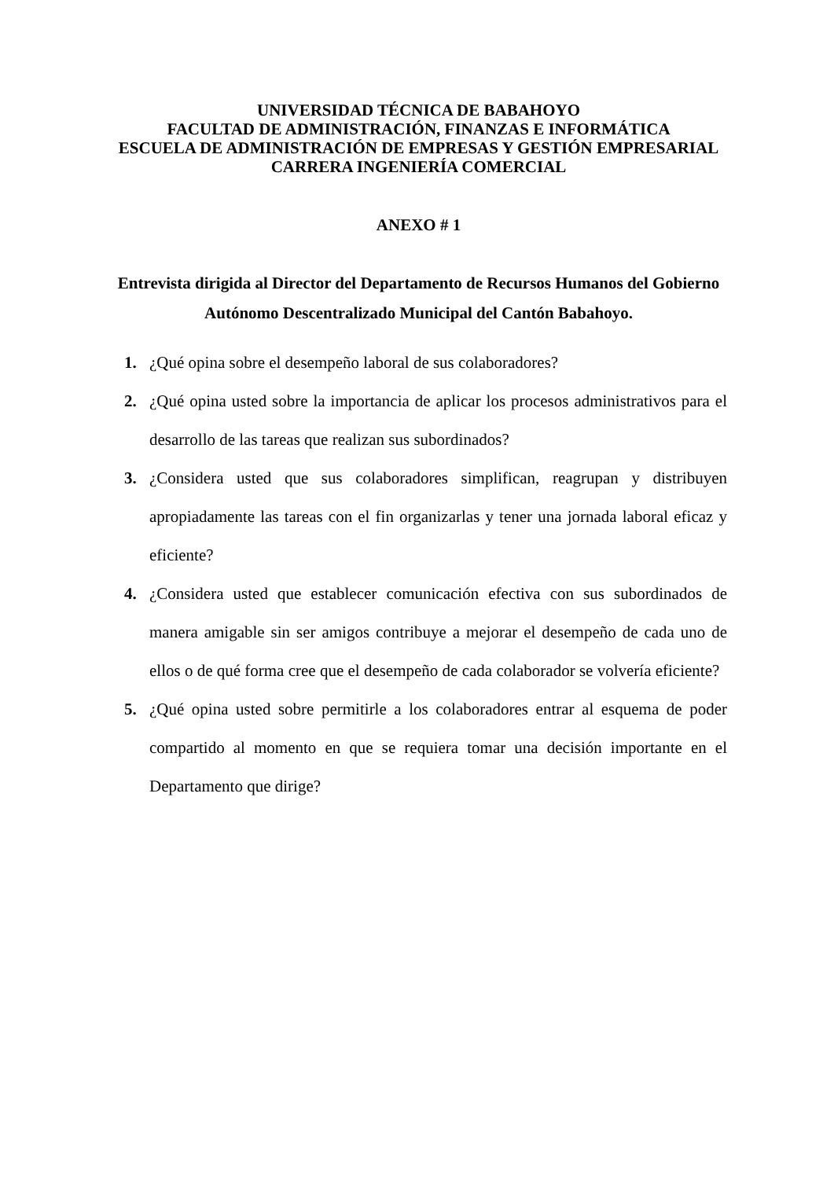UNIVERSIDAD TÉCNICA DE BABAHOYO
FACULTAD DE ADMINISTRACIÓN, FINANZAS E INFORMÁTICA
ESCUELA DE ADMINISTRACIÓN DE EMPRESAS Y GESTIÓN EMPRESARIAL
CARRERA INGENIERÍA COMERCIAL
ANEXO # 1
Entrevista dirigida al Director del Departamento de Recursos Humanos del Gobierno Autónomo Descentralizado Municipal del Cantón Babahoyo.
1. ¿Qué opina sobre el desempeño laboral de sus colaboradores?
2. ¿Qué opina usted sobre la importancia de aplicar los procesos administrativos para el desarrollo de las tareas que realizan sus subordinados?
3. ¿Considera usted que sus colaboradores simplifican, reagrupan y distribuyen apropiadamente las tareas con el fin organizarlas y tener una jornada laboral eficaz y eficiente?
4. ¿Considera usted que establecer comunicación efectiva con sus subordinados de manera amigable sin ser amigos contribuye a mejorar el desempeño de cada uno de ellos o de qué forma cree que el desempeño de cada colaborador se volvería eficiente?
5. ¿Qué opina usted sobre permitirle a los colaboradores entrar al esquema de poder compartido al momento en que se requiera tomar una decisión importante en el Departamento que dirige?